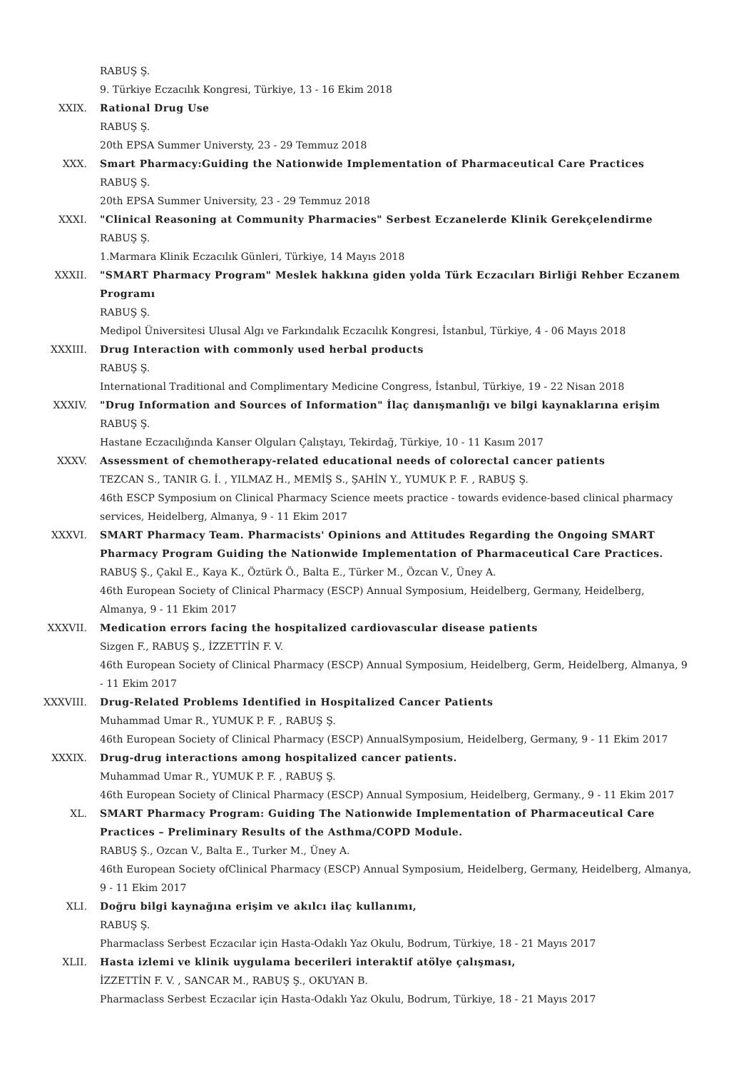RABUŞ Ş.
9. Türkiye Eczacılık Kongresi, Türkiye, 13 - 16 Ekim 2018
XXIX. Rational Drug Use
RABUŞ Ş.
20th EPSA Summer Universty, 23 - 29 Temmuz 2018
XXX. Smart Pharmacy:Guiding the Nationwide Implementation of Pharmaceutical Care Practices
RABUŞ Ş.
20th EPSA Summer University, 23 - 29 Temmuz 2018
XXXI. "Clinical Reasoning at Community Pharmacies" Serbest Eczanelerde Klinik Gerekçelendirme
RABUŞ Ş.
1.Marmara Klinik Eczacılık Günleri, Türkiye, 14 Mayıs 2018
XXXII. "SMART Pharmacy Program" Meslek hakkına giden yolda Türk Eczacıları Birliği Rehber Eczanem Programı
RABUŞ Ş.
Medipol Üniversitesi Ulusal Algı ve Farkındalık Eczacılık Kongresi, İstanbul, Türkiye, 4 - 06 Mayıs 2018
XXXIII. Drug Interaction with commonly used herbal products
RABUŞ Ş.
International Traditional and Complimentary Medicine Congress, İstanbul, Türkiye, 19 - 22 Nisan 2018
XXXIV. "Drug Information and Sources of Information" İlaç danışmanlığı ve bilgi kaynaklarına erişim
RABUŞ Ş.
Hastane Eczacılığında Kanser Olguları Çalıştayı, Tekirdağ, Türkiye, 10 - 11 Kasım 2017
XXXV. Assessment of chemotherapy-related educational needs of colorectal cancer patients
TEZCAN S., TANIR G. İ. , YILMAZ H., MEMİŞ S., ŞAHİN Y., YUMUK P. F. , RABUŞ Ş.
46th ESCP Symposium on Clinical Pharmacy Science meets practice - towards evidence-based clinical pharmacy services, Heidelberg, Almanya, 9 - 11 Ekim 2017
XXXVI. SMART Pharmacy Team. Pharmacists' Opinions and Attitudes Regarding the Ongoing SMART Pharmacy Program Guiding the Nationwide Implementation of Pharmaceutical Care Practices.
RABUŞ Ş., Çakıl E., Kaya K., Öztürk Ö., Balta E., Türker M., Özcan V., Üney A.
46th European Society of Clinical Pharmacy (ESCP) Annual Symposium, Heidelberg, Germany, Heidelberg, Almanya, 9 - 11 Ekim 2017
XXXVII. Medication errors facing the hospitalized cardiovascular disease patients
Sizgen F., RABUŞ Ş., İZZETTİN F. V.
46th European Society of Clinical Pharmacy (ESCP) Annual Symposium, Heidelberg, Germ, Heidelberg, Almanya, 9 - 11 Ekim 2017
XXXVIII. Drug-Related Problems Identified in Hospitalized Cancer Patients
Muhammad Umar R., YUMUK P. F. , RABUŞ Ş.
46th European Society of Clinical Pharmacy (ESCP) AnnualSymposium, Heidelberg, Germany, 9 - 11 Ekim 2017
XXXIX. Drug-drug interactions among hospitalized cancer patients.
Muhammad Umar R., YUMUK P. F. , RABUŞ Ş.
46th European Society of Clinical Pharmacy (ESCP) Annual Symposium, Heidelberg, Germany., 9 - 11 Ekim 2017
XL. SMART Pharmacy Program: Guiding The Nationwide Implementation of Pharmaceutical Care Practices – Preliminary Results of the Asthma/COPD Module.
RABUŞ Ş., Ozcan V., Balta E., Turker M., Üney A.
46th European Society ofClinical Pharmacy (ESCP) Annual Symposium, Heidelberg, Germany, Heidelberg, Almanya, 9 - 11 Ekim 2017
XLI. Doğru bilgi kaynağına erişim ve akılcı ilaç kullanımı,
RABUŞ Ş.
Pharmaclass Serbest Eczacılar için Hasta-Odaklı Yaz Okulu, Bodrum, Türkiye, 18 - 21 Mayıs 2017
XLII. Hasta izlemi ve klinik uygulama becerileri interaktif atölye çalışması,
İZZETTİN F. V. , SANCAR M., RABUŞ Ş., OKUYAN B.
Pharmaclass Serbest Eczacılar için Hasta-Odaklı Yaz Okulu, Bodrum, Türkiye, 18 - 21 Mayıs 2017